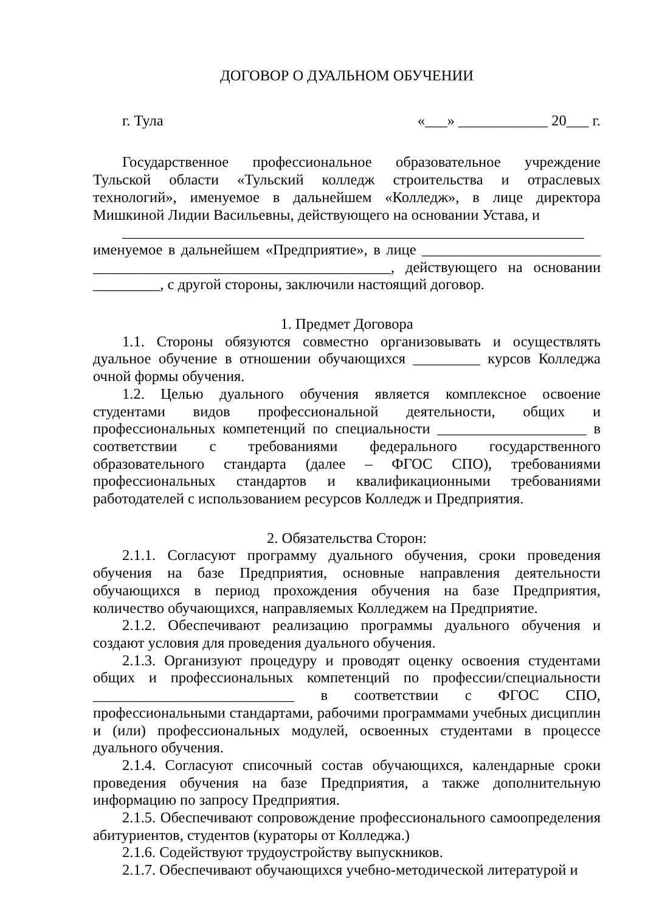ДОГОВОР О ДУАЛЬНОМ ОБУЧЕНИИ
г. Тула «___» ____________ 20___ г.
Государственное профессиональное образовательное учреждение Тульской области «Тульский колледж строительства и отраслевых технологий», именуемое в дальнейшем «Колледж», в лице директора Мишкиной Лидии Васильевны, действующего на основании Устава, и
______________________________________________________________
именуемое в дальнейшем «Предприятие», в лице ________________________ ________________________________________, действующего на основании _________, с другой стороны, заключили настоящий договор.
1. Предмет Договора
1.1. Стороны обязуются совместно организовывать и осуществлять дуальное обучение в отношении обучающихся _________ курсов Колледжа очной формы обучения.
1.2. Целью дуального обучения является комплексное освоение студентами видов профессиональной деятельности, общих и профессиональных компетенций по специальности ____________________ в соответствии с требованиями федерального государственного образовательного стандарта (далее – ФГОС СПО), требованиями профессиональных стандартов и квалификационными требованиями работодателей с использованием ресурсов Колледж и Предприятия.
2. Обязательства Сторон:
2.1.1. Согласуют программу дуального обучения, сроки проведения обучения на базе Предприятия, основные направления деятельности обучающихся в период прохождения обучения на базе Предприятия, количество обучающихся, направляемых Колледжем на Предприятие.
2.1.2. Обеспечивают реализацию программы дуального обучения и создают условия для проведения дуального обучения.
2.1.3. Организуют процедуру и проводят оценку освоения студентами общих и профессиональных компетенций по профессии/специальности ___________________________ в соответствии с ФГОС СПО, профессиональными стандартами, рабочими программами учебных дисциплин и (или) профессиональных модулей, освоенных студентами в процессе дуального обучения.
2.1.4. Согласуют списочный состав обучающихся, календарные сроки проведения обучения на базе Предприятия, а также дополнительную информацию по запросу Предприятия.
2.1.5. Обеспечивают сопровождение профессионального самоопределения абитуриентов, студентов (кураторы от Колледжа.)
2.1.6. Содействуют трудоустройству выпускников.
2.1.7. Обеспечивают обучающихся учебно-методической литературой и